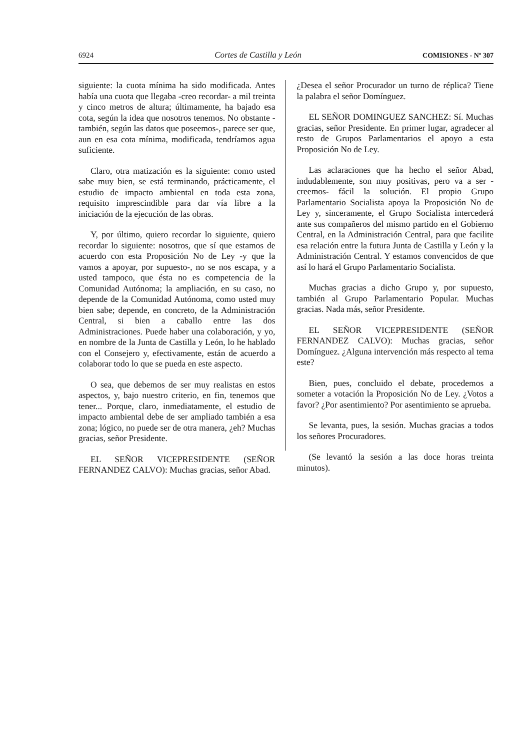6924 Cortes de Castilla y León COMISIONES - Nº 307
siguiente: la cuota mínima ha sido modificada. Antes había una cuota que llegaba -creo recordar- a mil treinta y cinco metros de altura; últimamente, ha bajado esa cota, según la idea que nosotros tenemos. No obstante -también, según las datos que poseemos-, parece ser que, aun en esa cota mínima, modificada, tendríamos agua suficiente.
Claro, otra matización es la siguiente: como usted sabe muy bien, se está terminando, prácticamente, el estudio de impacto ambiental en toda esta zona, requisito imprescindible para dar vía libre a la iniciación de la ejecución de las obras.
Y, por último, quiero recordar lo siguiente, quiero recordar lo siguiente: nosotros, que sí que estamos de acuerdo con esta Proposición No de Ley -y que la vamos a apoyar, por supuesto-, no se nos escapa, y a usted tampoco, que ésta no es competencia de la Comunidad Autónoma; la ampliación, en su caso, no depende de la Comunidad Autónoma, como usted muy bien sabe; depende, en concreto, de la Administración Central, si bien a caballo entre las dos Administraciones. Puede haber una colaboración, y yo, en nombre de la Junta de Castilla y León, lo he hablado con el Consejero y, efectivamente, están de acuerdo a colaborar todo lo que se pueda en este aspecto.
O sea, que debemos de ser muy realistas en estos aspectos, y, bajo nuestro criterio, en fin, tenemos que tener... Porque, claro, inmediatamente, el estudio de impacto ambiental debe de ser ampliado también a esa zona; lógico, no puede ser de otra manera, ¿eh? Muchas gracias, señor Presidente.
EL SEÑOR VICEPRESIDENTE (SEÑOR FERNANDEZ CALVO): Muchas gracias, señor Abad.
¿Desea el señor Procurador un turno de réplica? Tiene la palabra el señor Domínguez.
EL SEÑOR DOMINGUEZ SANCHEZ: Sí. Muchas gracias, señor Presidente. En primer lugar, agradecer al resto de Grupos Parlamentarios el apoyo a esta Proposición No de Ley.
Las aclaraciones que ha hecho el señor Abad, indudablemente, son muy positivas, pero va a ser -creemos- fácil la solución. El propio Grupo Parlamentario Socialista apoya la Proposición No de Ley y, sinceramente, el Grupo Socialista intercederá ante sus compañeros del mismo partido en el Gobierno Central, en la Administración Central, para que facilite esa relación entre la futura Junta de Castilla y León y la Administración Central. Y estamos convencidos de que así lo hará el Grupo Parlamentario Socialista.
Muchas gracias a dicho Grupo y, por supuesto, también al Grupo Parlamentario Popular. Muchas gracias. Nada más, señor Presidente.
EL SEÑOR VICEPRESIDENTE (SEÑOR FERNANDEZ CALVO): Muchas gracias, señor Domínguez. ¿Alguna intervención más respecto al tema este?
Bien, pues, concluido el debate, procedemos a someter a votación la Proposición No de Ley. ¿Votos a favor? ¿Por asentimiento? Por asentimiento se aprueba.
Se levanta, pues, la sesión. Muchas gracias a todos los señores Procuradores.
(Se levantó la sesión a las doce horas treinta minutos).